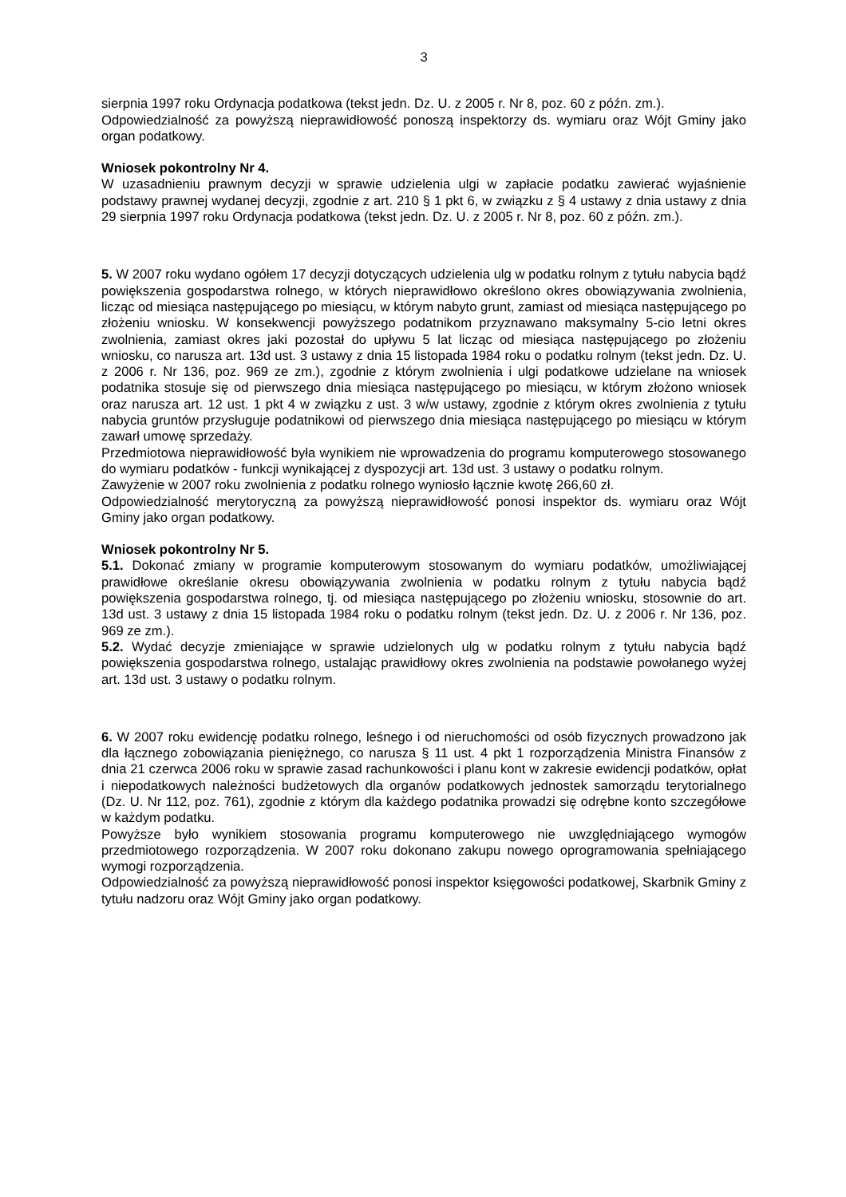3
sierpnia 1997 roku Ordynacja podatkowa (tekst jedn. Dz. U. z 2005 r. Nr 8, poz. 60 z późn. zm.).
Odpowiedzialność za powyższą nieprawidłowość ponoszą inspektorzy ds. wymiaru oraz Wójt Gminy jako organ podatkowy.
Wniosek pokontrolny Nr 4.
W uzasadnieniu prawnym decyzji w sprawie udzielenia ulgi w zapłacie podatku zawierać wyjaśnienie podstawy prawnej wydanej decyzji, zgodnie z art. 210 § 1 pkt 6, w związku z § 4 ustawy z dnia ustawy z dnia 29 sierpnia 1997 roku Ordynacja podatkowa (tekst jedn. Dz. U. z 2005 r. Nr 8, poz. 60 z późn. zm.).
5. W 2007 roku wydano ogółem 17 decyzji dotyczących udzielenia ulg w podatku rolnym z tytułu nabycia bądź powiększenia gospodarstwa rolnego, w których nieprawidłowo określono okres obowiązywania zwolnienia, licząc od miesiąca następującego po miesiącu, w którym nabyto grunt, zamiast od miesiąca następującego po złożeniu wniosku. W konsekwencji powyższego podatnikom przyznawano maksymalny 5-cio letni okres zwolnienia, zamiast okres jaki pozostał do upływu 5 lat licząc od miesiąca następującego po złożeniu wniosku, co narusza art. 13d ust. 3 ustawy z dnia 15 listopada 1984 roku o podatku rolnym (tekst jedn. Dz. U. z 2006 r. Nr 136, poz. 969 ze zm.), zgodnie z którym zwolnienia i ulgi podatkowe udzielane na wniosek podatnika stosuje się od pierwszego dnia miesiąca następującego po miesiącu, w którym złożono wniosek oraz narusza art. 12 ust. 1 pkt 4 w związku z ust. 3 w/w ustawy, zgodnie z którym okres zwolnienia z tytułu nabycia gruntów przysługuje podatnikowi od pierwszego dnia miesiąca następującego po miesiącu w którym zawarł umowę sprzedaży.
Przedmiotowa nieprawidłowość była wynikiem nie wprowadzenia do programu komputerowego stosowanego do wymiaru podatków - funkcji wynikającej z dyspozycji art. 13d ust. 3 ustawy o podatku rolnym.
Zawyżenie w 2007 roku zwolnienia z podatku rolnego wyniosło łącznie kwotę 266,60 zł.
Odpowiedzialność merytoryczną za powyższą nieprawidłowość ponosi inspektor ds. wymiaru oraz Wójt Gminy jako organ podatkowy.
Wniosek pokontrolny Nr 5.
5.1. Dokonać zmiany w programie komputerowym stosowanym do wymiaru podatków, umożliwiającej prawidłowe określanie okresu obowiązywania zwolnienia w podatku rolnym z tytułu nabycia bądź powiększenia gospodarstwa rolnego, tj. od miesiąca następującego po złożeniu wniosku, stosownie do art. 13d ust. 3 ustawy z dnia 15 listopada 1984 roku o podatku rolnym (tekst jedn. Dz. U. z 2006 r. Nr 136, poz. 969 ze zm.).
5.2. Wydać decyzje zmieniające w sprawie udzielonych ulg w podatku rolnym z tytułu nabycia bądź powiększenia gospodarstwa rolnego, ustalając prawidłowy okres zwolnienia na podstawie powołanego wyżej art. 13d ust. 3 ustawy o podatku rolnym.
6. W 2007 roku ewidencję podatku rolnego, leśnego i od nieruchomości od osób fizycznych prowadzono jak dla łącznego zobowiązania pieniężnego, co narusza § 11 ust. 4 pkt 1 rozporządzenia Ministra Finansów z dnia 21 czerwca 2006 roku w sprawie zasad rachunkowości i planu kont w zakresie ewidencji podatków, opłat i niepodatkowych należności budżetowych dla organów podatkowych jednostek samorządu terytorialnego (Dz. U. Nr 112, poz. 761), zgodnie z którym dla każdego podatnika prowadzi się odrębne konto szczegółowe w każdym podatku.
Powyższe było wynikiem stosowania programu komputerowego nie uwzględniającego wymogów przedmiotowego rozporządzenia. W 2007 roku dokonano zakupu nowego oprogramowania spełniającego wymogi rozporządzenia.
Odpowiedzialność za powyższą nieprawidłowość ponosi inspektor księgowości podatkowej, Skarbnik Gminy z tytułu nadzoru oraz Wójt Gminy jako organ podatkowy.